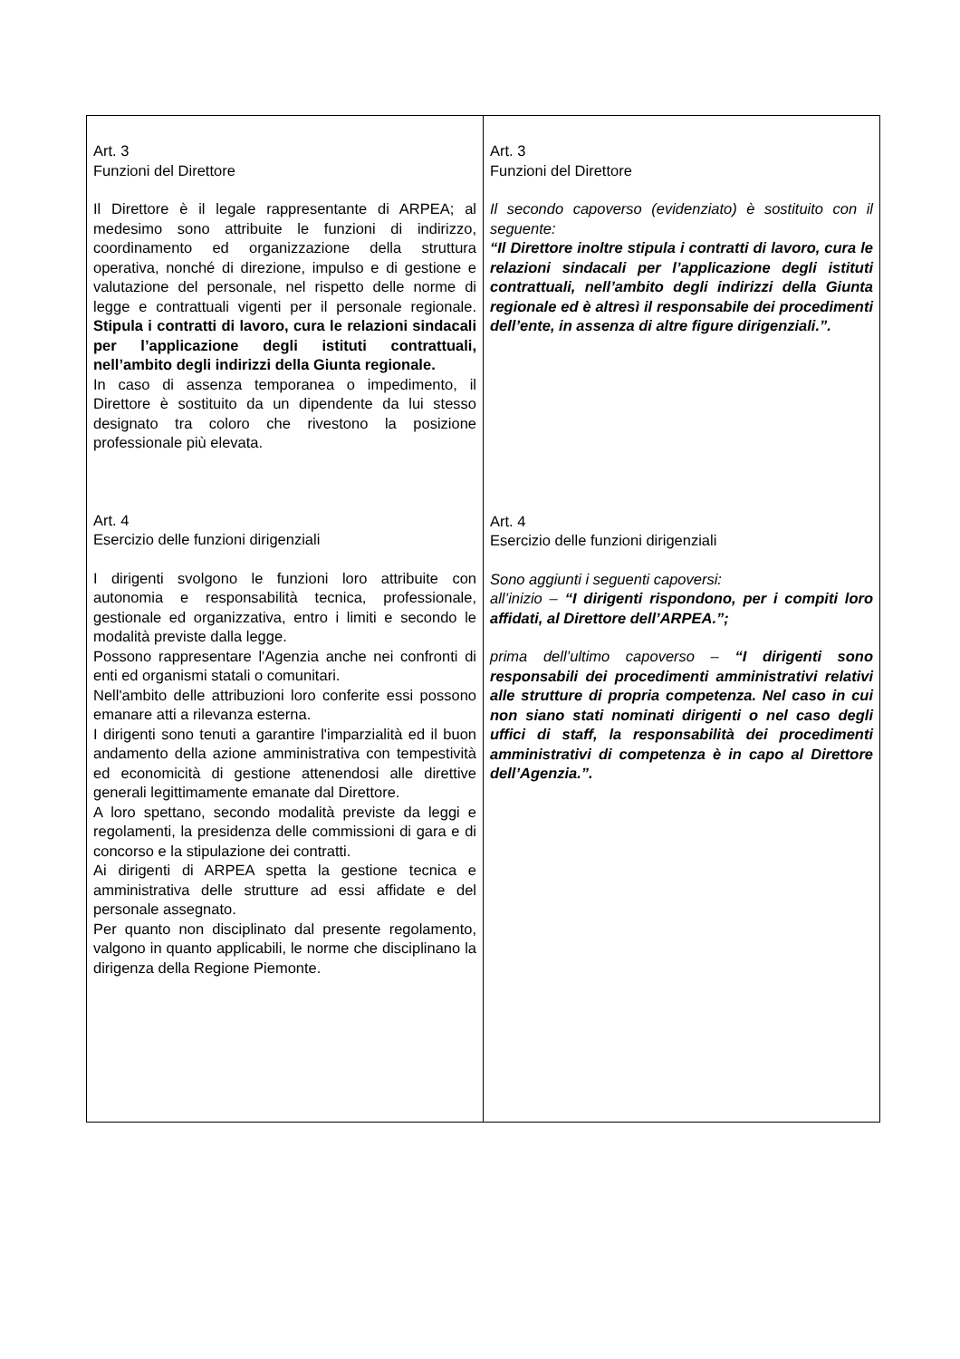| Art. 3 Funzioni del Direttore Il Direttore è il legale rappresentante di ARPEA; al medesimo sono attribuite le funzioni di indirizzo, coordinamento ed organizzazione della struttura operativa, nonché di direzione, impulso e di gestione e valutazione del personale, nel rispetto delle norme di legge e contrattuali vigenti per il personale regionale. Stipula i contratti di lavoro, cura le relazioni sindacali per l’applicazione degli istituti contrattuali, nell’ambito degli indirizzi della Giunta regionale. In caso di assenza temporanea o impedimento, il Direttore è sostituito da un dipendente da lui stesso designato tra coloro che rivestono la posizione professionale più elevata. Art. 4 Esercizio delle funzioni dirigenziali I dirigenti svolgono le funzioni loro attribuite con autonomia e responsabilità tecnica, professionale, gestionale ed organizzativa, entro i limiti e secondo le modalità previste dalla legge. Possono rappresentare l'Agenzia anche nei confronti di enti ed organismi statali o comunitari. Nell'ambito delle attribuzioni loro conferite essi possono emanare atti a rilevanza esterna. I dirigenti sono tenuti a garantire l'imparzialità ed il buon andamento della azione amministrativa con tempestività ed economicità di gestione attenendosi alle direttive generali legittimamente emanate dal Direttore. A loro spettano, secondo modalità previste da leggi e regolamenti, la presidenza delle commissioni di gara e di concorso e la stipulazione dei contratti. Ai dirigenti di ARPEA spetta la gestione tecnica e amministrativa delle strutture ad essi affidate e del personale assegnato. Per quanto non disciplinato dal presente regolamento, valgono in quanto applicabili, le norme che disciplinano la dirigenza della Regione Piemonte. | Art. 3 Funzioni del Direttore Il secondo capoverso (evidenziato) è sostituito con il seguente: “Il Direttore inoltre stipula i contratti di lavoro, cura le relazioni sindacali per l’applicazione degli istituti contrattuali, nell’ambito degli indirizzi della Giunta regionale ed è altresì il responsabile dei procedimenti dell’ente, in assenza di altre figure dirigenziali.”. Art. 4 Esercizio delle funzioni dirigenziali Sono aggiunti i seguenti capoversi: all’inizio – “I dirigenti rispondono, per i compiti loro affidati, al Direttore dell’ARPEA.”; prima dell’ultimo capoverso – “I dirigenti sono responsabili dei procedimenti amministrativi relativi alle strutture di propria competenza. Nel caso in cui non siano stati nominati dirigenti o nel caso degli uffici di staff, la responsabilità dei procedimenti amministrativi di competenza è in capo al Direttore dell’Agenzia.”. |